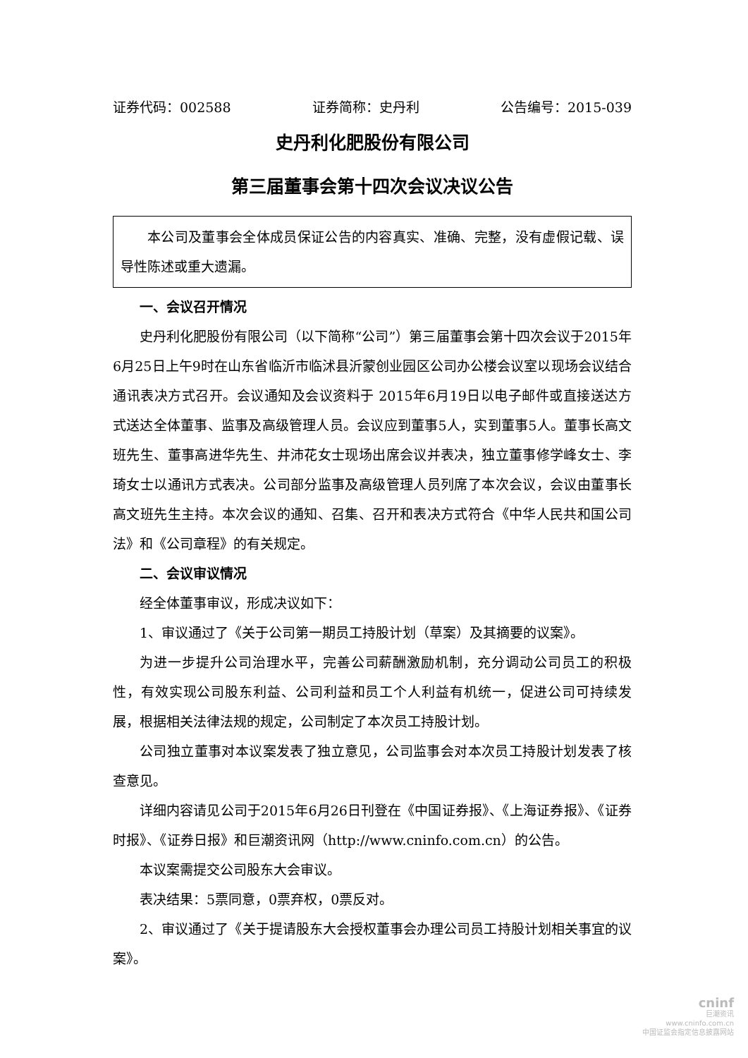证券代码：002588 证券简称：史丹利 公告编号：2015-039
史丹利化肥股份有限公司
第三届董事会第十四次会议决议公告
本公司及董事会全体成员保证公告的内容真实、准确、完整，没有虚假记载、误导性陈述或重大遗漏。
一、会议召开情况
史丹利化肥股份有限公司（以下简称“公司”）第三届董事会第十四次会议于2015年6月25日上午9时在山东省临沂市临沭县沂蒙创业园区公司办公楼会议室以现场会议结合通讯表决方式召开。会议通知及会议资料于 2015年6月19日以电子邮件或直接送达方式送达全体董事、监事及高级管理人员。会议应到董事5人，实到董事5人。董事长高文班先生、董事高进华先生、井沛花女士现场出席会议并表决，独立董事修学峰女士、李琦女士以通讯方式表决。公司部分监事及高级管理人员列席了本次会议，会议由董事长高文班先生主持。本次会议的通知、召集、召开和表决方式符合《中华人民共和国公司法》和《公司章程》的有关规定。
二、会议审议情况
经全体董事审议，形成决议如下：
1、审议通过了《关于公司第一期员工持股计划（草案）及其摘要的议案》。
为进一步提升公司治理水平，完善公司薪酬激励机制，充分调动公司员工的积极性，有效实现公司股东利益、公司利益和员工个人利益有机统一，促进公司可持续发展，根据相关法律法规的规定，公司制定了本次员工持股计划。
公司独立董事对本议案发表了独立意见，公司监事会对本次员工持股计划发表了核查意见。
详细内容请见公司于2015年6月26日刊登在《中国证券报》、《上海证券报》、《证券时报》、《证券日报》和巨潮资讯网（http://www.cninfo.com.cn）的公告。
本议案需提交公司股东大会审议。
表决结果：5票同意，0票弃权，0票反对。
2、审议通过了《关于提请股东大会授权董事会办理公司员工持股计划相关事宜的议案》。
cninf
巨潮资讯
www.cninfo.com.cn
中国证监会指定信息披露网站